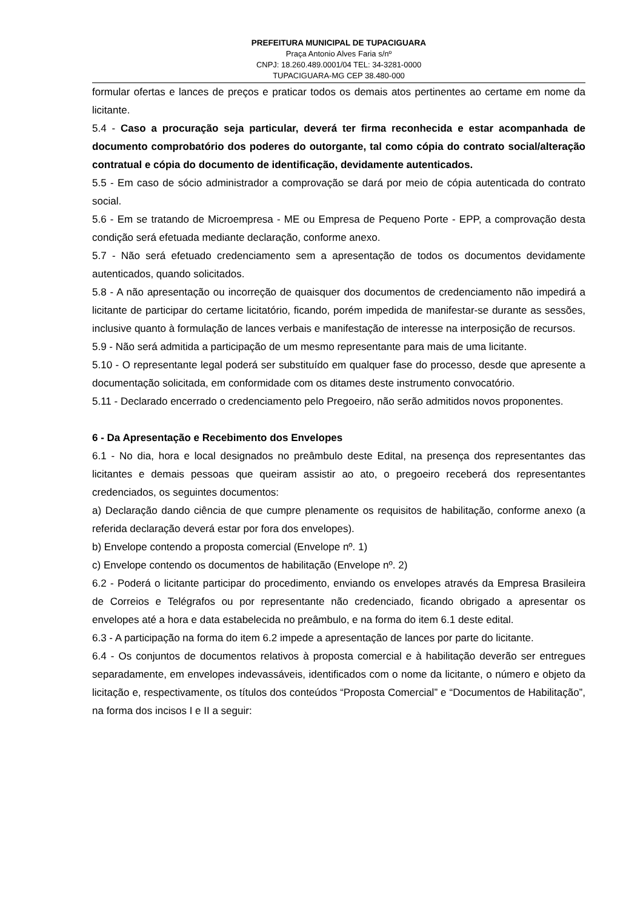PREFEITURA MUNICIPAL DE TUPACIGUARA
Praça Antonio Alves Faria s/nº
CNPJ: 18.260.489.0001/04 TEL: 34-3281-0000
TUPACIGUARA-MG CEP 38.480-000
formular ofertas e lances de preços e praticar todos os demais atos pertinentes ao certame em nome da licitante.
5.4 - Caso a procuração seja particular, deverá ter firma reconhecida e estar acompanhada de documento comprobatório dos poderes do outorgante, tal como cópia do contrato social/alteração contratual e cópia do documento de identificação, devidamente autenticados.
5.5 - Em caso de sócio administrador a comprovação se dará por meio de cópia autenticada do contrato social.
5.6 - Em se tratando de Microempresa - ME ou Empresa de Pequeno Porte - EPP, a comprovação desta condição será efetuada mediante declaração, conforme anexo.
5.7 - Não será efetuado credenciamento sem a apresentação de todos os documentos devidamente autenticados, quando solicitados.
5.8 - A não apresentação ou incorreção de quaisquer dos documentos de credenciamento não impedirá a licitante de participar do certame licitatório, ficando, porém impedida de manifestar-se durante as sessões, inclusive quanto à formulação de lances verbais e manifestação de interesse na interposição de recursos.
5.9 - Não será admitida a participação de um mesmo representante para mais de uma licitante.
5.10 - O representante legal poderá ser substituído em qualquer fase do processo, desde que apresente a documentação solicitada, em conformidade com os ditames deste instrumento convocatório.
5.11 - Declarado encerrado o credenciamento pelo Pregoeiro, não serão admitidos novos proponentes.
6 - Da Apresentação e Recebimento dos Envelopes
6.1 - No dia, hora e local designados no preâmbulo deste Edital, na presença dos representantes das licitantes e demais pessoas que queiram assistir ao ato, o pregoeiro receberá dos representantes credenciados, os seguintes documentos:
a) Declaração dando ciência de que cumpre plenamente os requisitos de habilitação, conforme anexo (a referida declaração deverá estar por fora dos envelopes).
b) Envelope contendo a proposta comercial (Envelope nº. 1)
c) Envelope contendo os documentos de habilitação (Envelope nº. 2)
6.2 - Poderá o licitante participar do procedimento, enviando os envelopes através da Empresa Brasileira de Correios e Telégrafos ou por representante não credenciado, ficando obrigado a apresentar os envelopes até a hora e data estabelecida no preâmbulo, e na forma do item 6.1 deste edital.
6.3 - A participação na forma do item 6.2 impede a apresentação de lances por parte do licitante.
6.4 - Os conjuntos de documentos relativos à proposta comercial e à habilitação deverão ser entregues separadamente, em envelopes indevassáveis, identificados com o nome da licitante, o número e objeto da licitação e, respectivamente, os títulos dos conteúdos “Proposta Comercial” e “Documentos de Habilitação”, na forma dos incisos I e II a seguir: